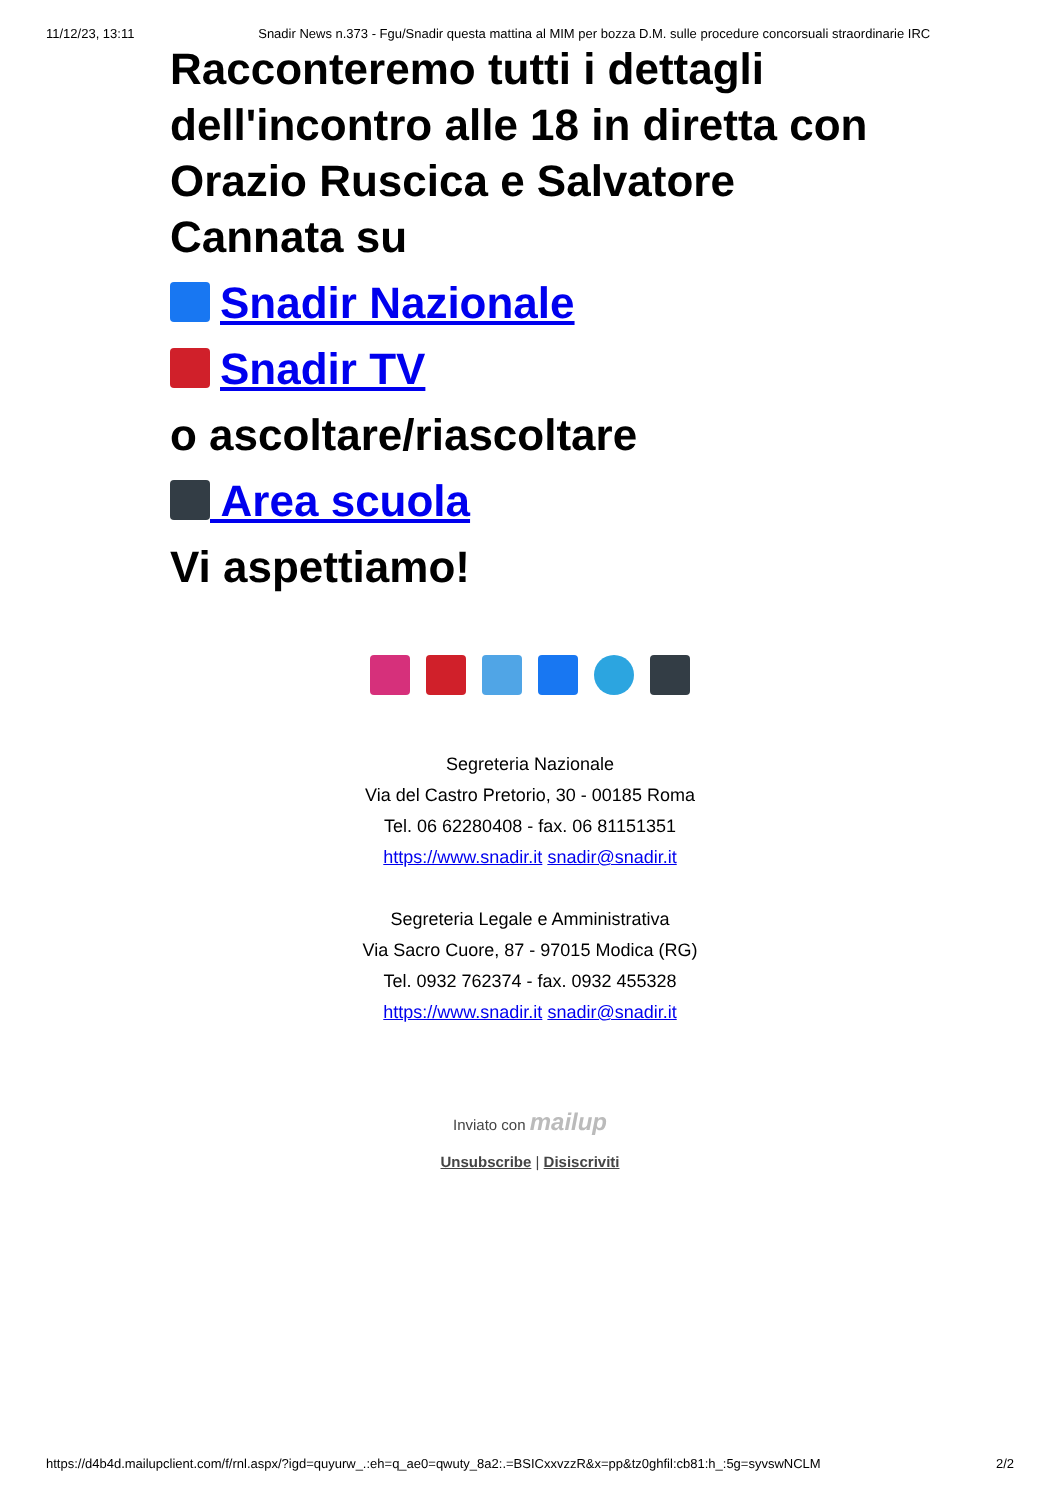11/12/23, 13:11 Snadir News n.373 - Fgu/Snadir questa mattina al MIM per bozza D.M. sulle procedure concorsuali straordinarie IRC
Racconteremo tutti i dettagli dell'incontro alle 18 in diretta con Orazio Ruscica e Salvatore Cannata su
Snadir Nazionale
Snadir TV
o ascoltare/riascoltare
Area scuola
Vi aspettiamo!
Segreteria Nazionale
Via del Castro Pretorio, 30 - 00185 Roma
Tel. 06 62280408 - fax. 06 81151351
https://www.snadir.it snadir@snadir.it
Segreteria Legale e Amministrativa
Via Sacro Cuore, 87 - 97015 Modica (RG)
Tel. 0932 762374 - fax. 0932 455328
https://www.snadir.it snadir@snadir.it
Inviato con mailup
Unsubscribe | Disiscriviti
https://d4b4d.mailupclient.com/f/rnl.aspx/?igd=quyurw_.:eh=q_ae0=qwuty_8a2:.=BSICxxvzzR&x=pp&tz0ghfil:cb81:h_:5g=syvswNCLM 2/2